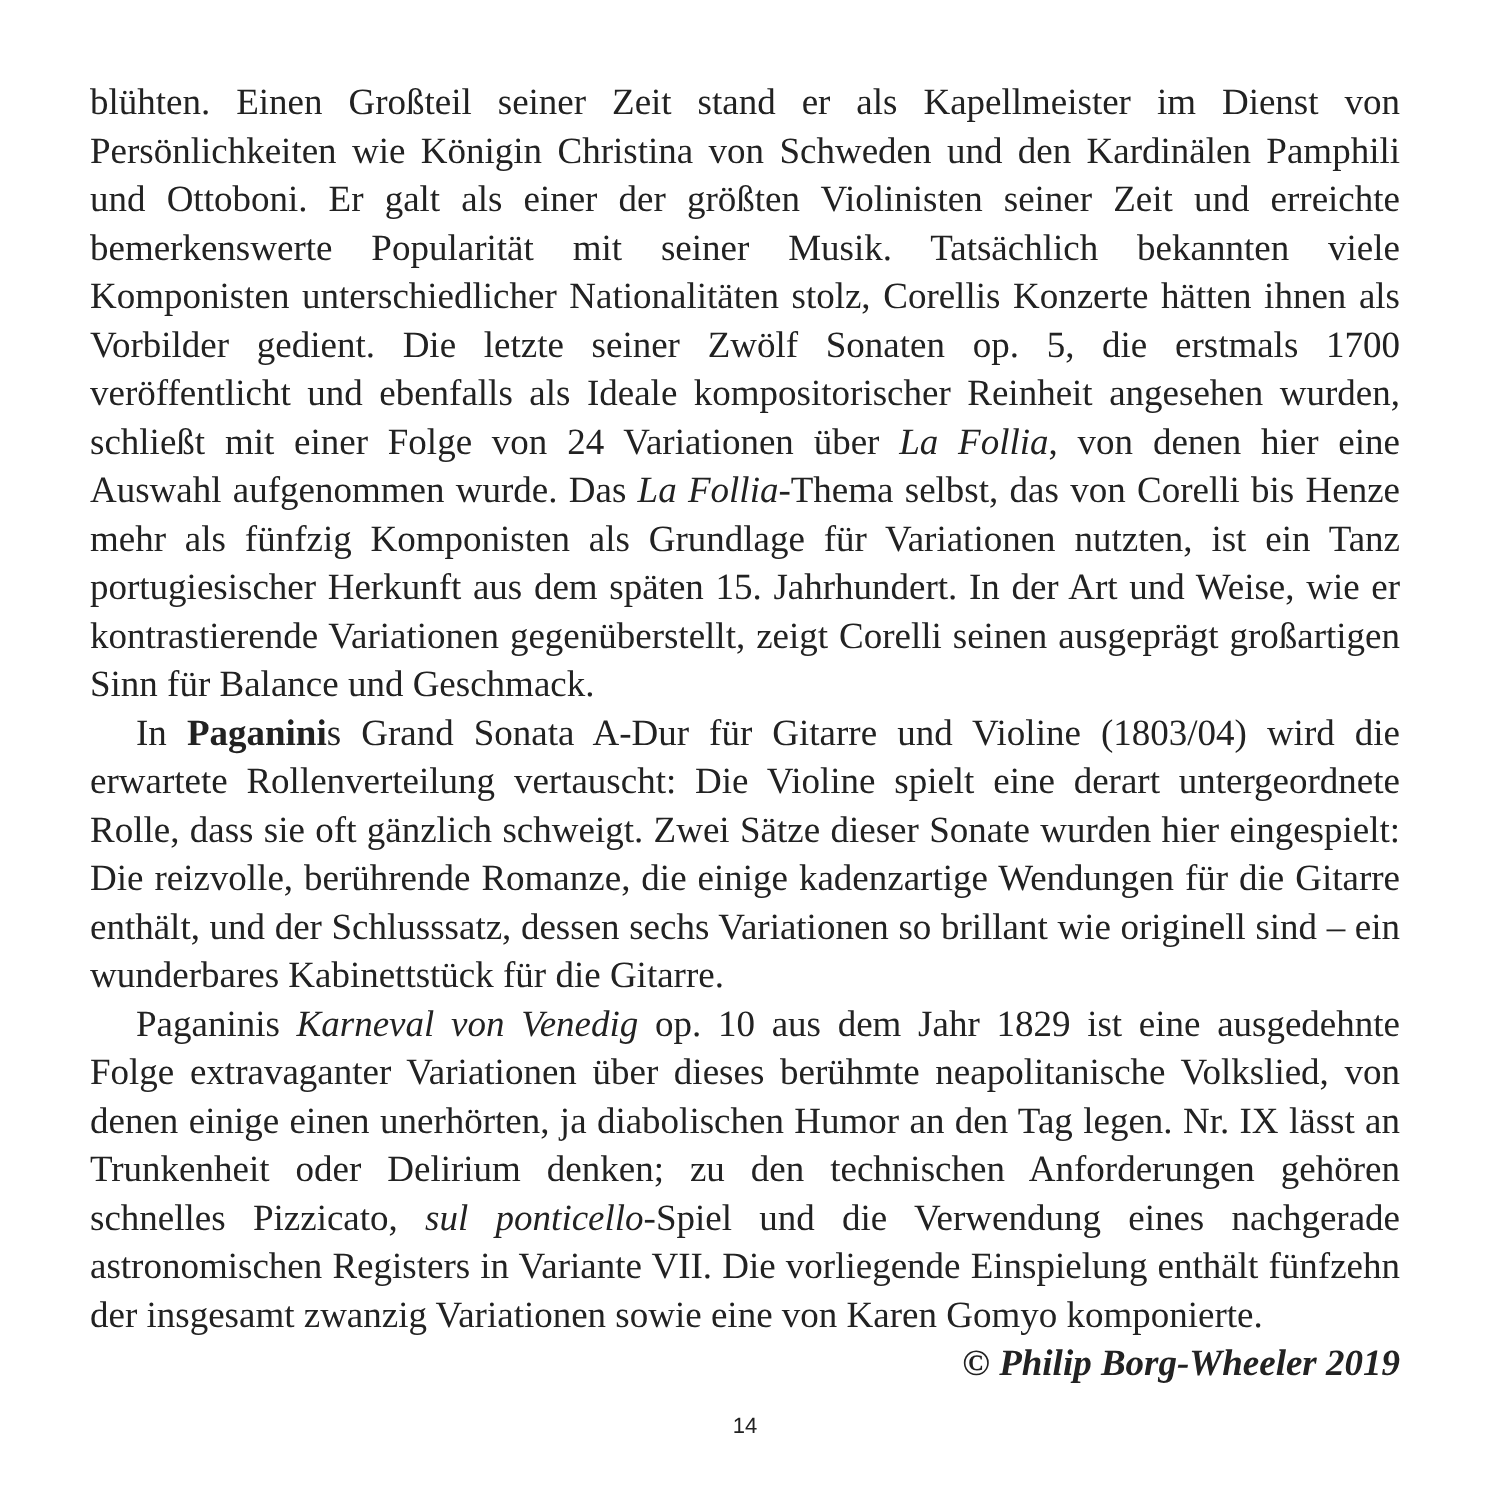blühten. Einen Großteil seiner Zeit stand er als Kapellmeister im Dienst von Persönlichkeiten wie Königin Christina von Schweden und den Kardinälen Pamphili und Ottoboni. Er galt als einer der größten Violinisten seiner Zeit und erreichte bemerkenswerte Popularität mit seiner Musik. Tatsächlich bekannten viele Komponisten unterschiedlicher Nationalitäten stolz, Corellis Konzerte hätten ihnen als Vorbilder gedient. Die letzte seiner Zwölf Sonaten op. 5, die erstmals 1700 veröffentlicht und ebenfalls als Ideale kompositorischer Reinheit angesehen wurden, schließt mit einer Folge von 24 Variationen über La Follia, von denen hier eine Auswahl aufgenommen wurde. Das La Follia-Thema selbst, das von Corelli bis Henze mehr als fünfzig Komponisten als Grundlage für Variationen nutzten, ist ein Tanz portugiesischer Herkunft aus dem späten 15. Jahrhundert. In der Art und Weise, wie er kontrastierende Variationen gegenüberstellt, zeigt Corelli seinen ausgeprägt großartigen Sinn für Balance und Geschmack.
In Paganinis Grand Sonata A-Dur für Gitarre und Violine (1803/04) wird die erwartete Rollenverteilung vertauscht: Die Violine spielt eine derart untergeordnete Rolle, dass sie oft gänzlich schweigt. Zwei Sätze dieser Sonate wurden hier eingespielt: Die reizvolle, berührende Romanze, die einige kadenzartige Wendungen für die Gitarre enthält, und der Schlusssatz, dessen sechs Variationen so brillant wie originell sind – ein wunderbares Kabinettstück für die Gitarre.
Paganinis Karneval von Venedig op. 10 aus dem Jahr 1829 ist eine ausgedehnte Folge extravaganter Variationen über dieses berühmte neapolitanische Volkslied, von denen einige einen unerhörten, ja diabolischen Humor an den Tag legen. Nr. IX lässt an Trunkenheit oder Delirium denken; zu den technischen Anforderungen gehören schnelles Pizzicato, sul ponticello-Spiel und die Verwendung eines nachgerade astronomischen Registers in Variante VII. Die vorliegende Einspielung enthält fünfzehn der insgesamt zwanzig Variationen sowie eine von Karen Gomyo komponierte.
© Philip Borg-Wheeler 2019
14